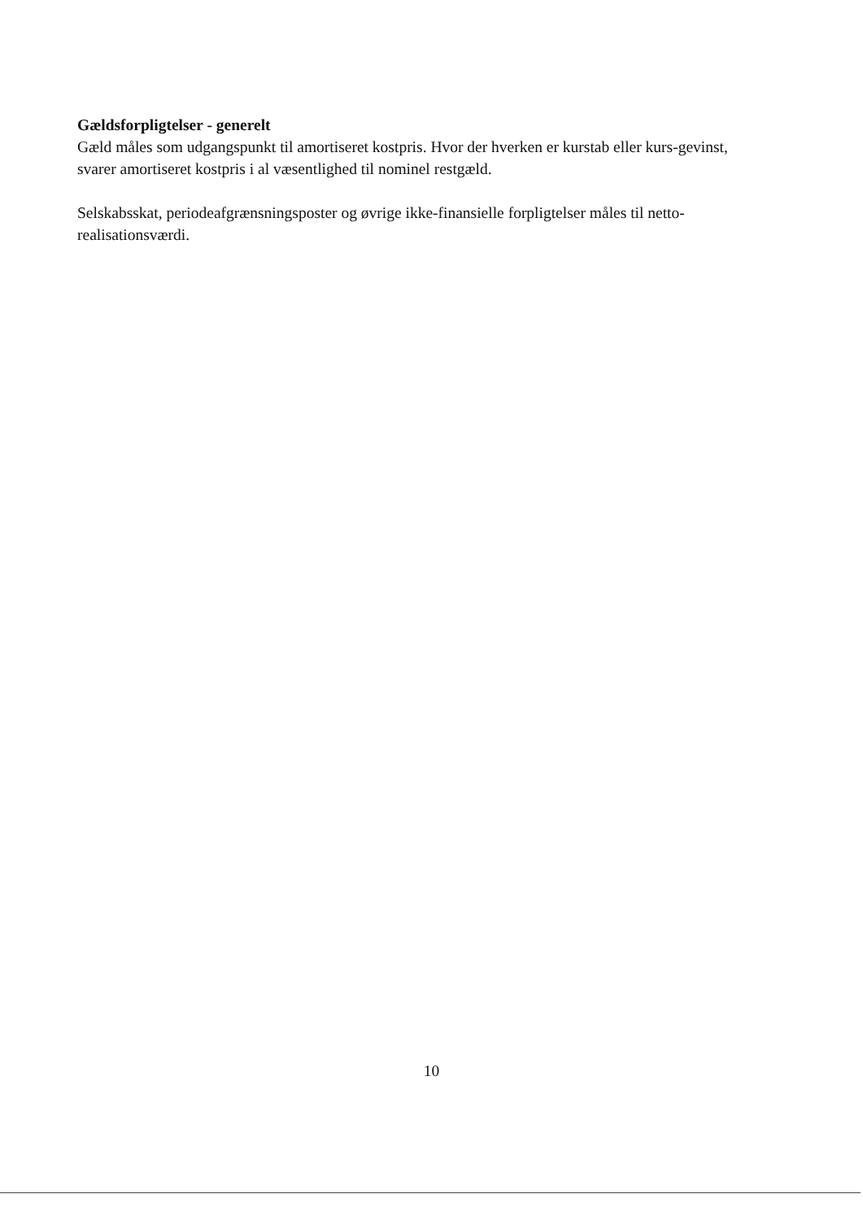Gældsforpligtelser - generelt
Gæld måles som udgangspunkt til amortiseret kostpris. Hvor der hverken er kurstab eller kurs-gevinst, svarer amortiseret kostpris i al væsentlighed til nominel restgæld.
Selskabsskat, periodeafgrænsningsposter og øvrige ikke-finansielle forpligtelser måles til netto-realisationsværdi.
10